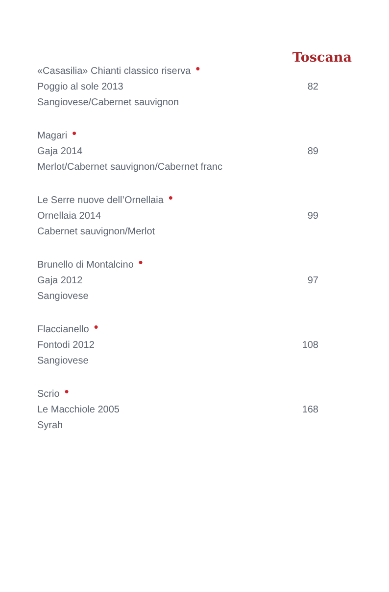Toscana
«Casasilia» Chianti classico riserva ●
Poggio al sole 2013 82
Sangiovese/Cabernet sauvignon
Magari ●
Gaja 2014 89
Merlot/Cabernet sauvignon/Cabernet franc
Le Serre nuove dell’Ornellaia ●
Ornellaia 2014 99
Cabernet sauvignon/Merlot
Brunello di Montalcino ●
Gaja 2012 97
Sangiovese
Flaccianello ●
Fontodi 2012 108
Sangiovese
Scrio ●
Le Macchiole 2005 168
Syrah